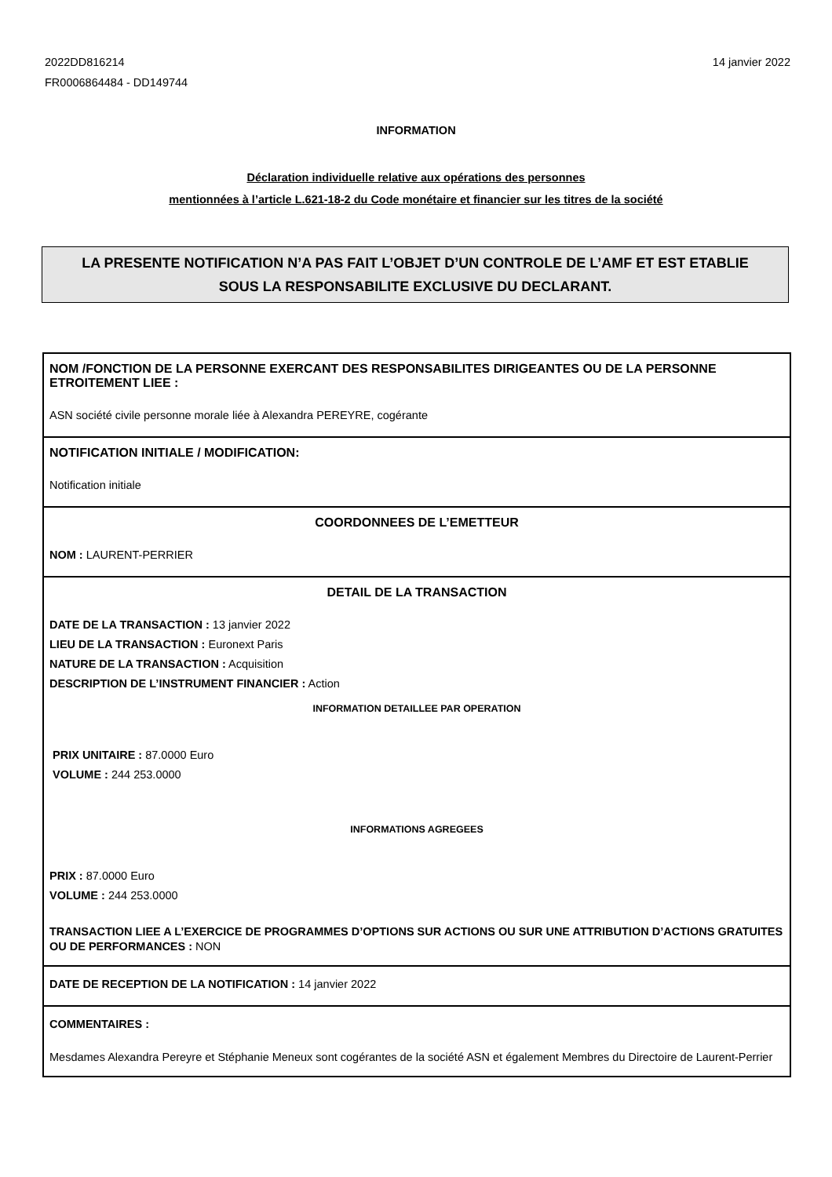14 janvier 2022 2022DD816214
FR0006864484 - DD149744
INFORMATION
Déclaration individuelle relative aux opérations des personnes
mentionnées à l’article L.621-18-2 du Code monétaire et financier sur les titres de la société
LA PRESENTE NOTIFICATION N’A PAS FAIT L’OBJET D’UN CONTROLE DE L’AMF ET EST ETABLIE
SOUS LA RESPONSABILITE EXCLUSIVE DU DECLARANT.
NOM /FONCTION DE LA PERSONNE EXERCANT DES RESPONSABILITES DIRIGEANTES OU DE LA PERSONNE ETROITEMENT LIEE :
ASN société civile personne morale liée à Alexandra PEREYRE, cogérante
NOTIFICATION INITIALE / MODIFICATION:
Notification initiale
COORDONNEES DE L’EMETTEUR
NOM : LAURENT-PERRIER
DETAIL DE LA TRANSACTION
DATE DE LA TRANSACTION : 13 janvier 2022
LIEU DE LA TRANSACTION : Euronext Paris
NATURE DE LA TRANSACTION : Acquisition
DESCRIPTION DE L’INSTRUMENT FINANCIER : Action
INFORMATION DETAILLEE PAR OPERATION
PRIX UNITAIRE : 87.0000 Euro
VOLUME : 244 253.0000
INFORMATIONS AGREGEES
PRIX : 87.0000 Euro
VOLUME : 244 253.0000
TRANSACTION LIEE A L’EXERCICE DE PROGRAMMES D’OPTIONS SUR ACTIONS OU SUR UNE ATTRIBUTION D’ACTIONS GRATUITES OU DE PERFORMANCES : NON
DATE DE RECEPTION DE LA NOTIFICATION : 14 janvier 2022
COMMENTAIRES :
Mesdames Alexandra Pereyre et Stéphanie Meneux sont cogérantes de la société ASN et également Membres du Directoire de Laurent-Perrier